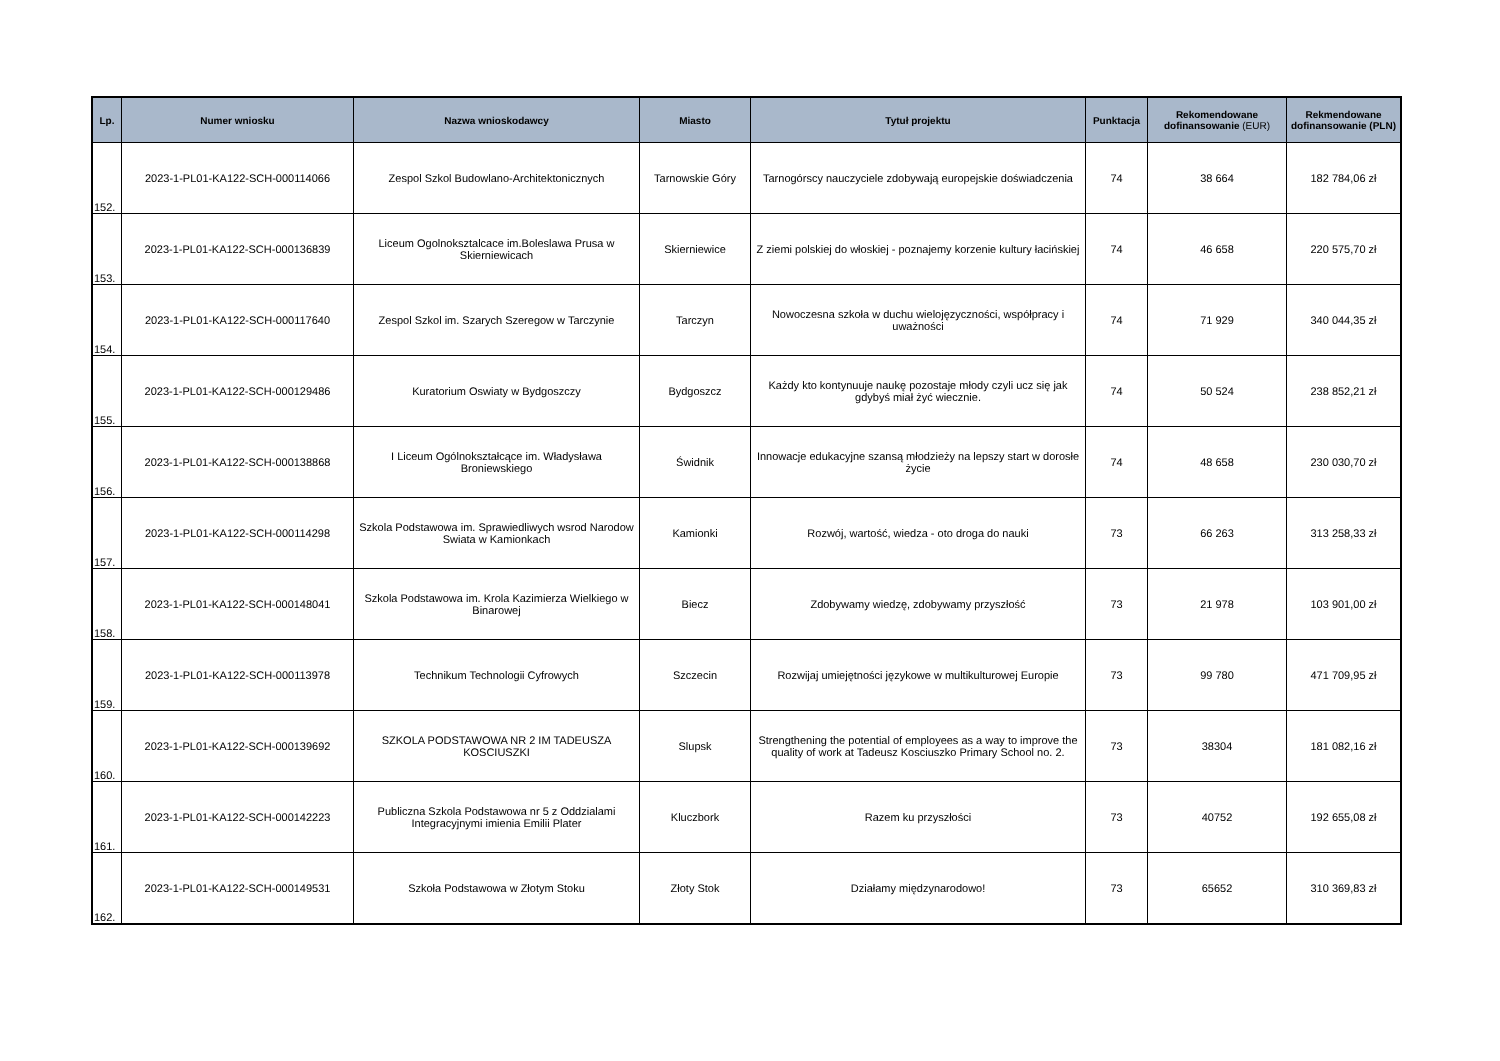| Lp. | Numer wniosku | Nazwa wnioskodawcy | Miasto | Tytuł projektu | Punktacja | Rekomendowane dofinansowanie (EUR) | Rekmendowane dofinansowanie (PLN) |
| --- | --- | --- | --- | --- | --- | --- | --- |
| 152. | 2023-1-PL01-KA122-SCH-000114066 | Zespol Szkol Budowlano-Architektonicznych | Tarnowskie Góry | Tarnogórscy nauczyciele zdobywają europejskie doświadczenia | 74 | 38 664 | 182 784,06 zł |
| 153. | 2023-1-PL01-KA122-SCH-000136839 | Liceum Ogolnoksztalcace im.Boleslawa Prusa w Skierniewicach | Skierniewice | Z ziemi polskiej do włoskiej - poznajemy korzenie kultury łacińskiej | 74 | 46 658 | 220 575,70 zł |
| 154. | 2023-1-PL01-KA122-SCH-000117640 | Zespol Szkol im. Szarych Szeregow w Tarczynie | Tarczyn | Nowoczesna szkoła w duchu wielojęzyczności, współpracy i uważności | 74 | 71 929 | 340 044,35 zł |
| 155. | 2023-1-PL01-KA122-SCH-000129486 | Kuratorium Oswiaty w Bydgoszczy | Bydgoszcz | Każdy kto kontynuuje naukę pozostaje młody czyli ucz się jak gdybyś miał żyć wiecznie. | 74 | 50 524 | 238 852,21 zł |
| 156. | 2023-1-PL01-KA122-SCH-000138868 | I Liceum Ogólnokształcące im. Władysława Broniewskiego | Świdnik | Innowacje edukacyjne szansą młodzieży na lepszy start w dorosłe życie | 74 | 48 658 | 230 030,70 zł |
| 157. | 2023-1-PL01-KA122-SCH-000114298 | Szkola Podstawowa im. Sprawiedliwych wsrod Narodow Swiata w Kamionkach | Kamionki | Rozwój, wartość, wiedza - oto droga do nauki | 73 | 66 263 | 313 258,33 zł |
| 158. | 2023-1-PL01-KA122-SCH-000148041 | Szkola Podstawowa im. Krola Kazimierza Wielkiego w Binarowej | Biecz | Zdobywamy wiedzę, zdobywamy przyszłość | 73 | 21 978 | 103 901,00 zł |
| 159. | 2023-1-PL01-KA122-SCH-000113978 | Technikum Technologii Cyfrowych | Szczecin | Rozwijaj umiejętności językowe w multikulturowej Europie | 73 | 99 780 | 471 709,95 zł |
| 160. | 2023-1-PL01-KA122-SCH-000139692 | SZKOLA PODSTAWOWA NR 2 IM TADEUSZA KOSCIUSZKI | Slupsk | Strengthening the potential of employees as a way to improve the quality of work at Tadeusz Kosciuszko Primary School no. 2. | 73 | 38304 | 181 082,16 zł |
| 161. | 2023-1-PL01-KA122-SCH-000142223 | Publiczna Szkola Podstawowa nr 5 z Oddzialami Integracyjnymi imienia Emilii Plater | Kluczbork | Razem ku przyszłości | 73 | 40752 | 192 655,08 zł |
| 162. | 2023-1-PL01-KA122-SCH-000149531 | Szkoła Podstawowa w Złotym Stoku | Złoty Stok | Działamy międzynarodowo! | 73 | 65652 | 310 369,83 zł |